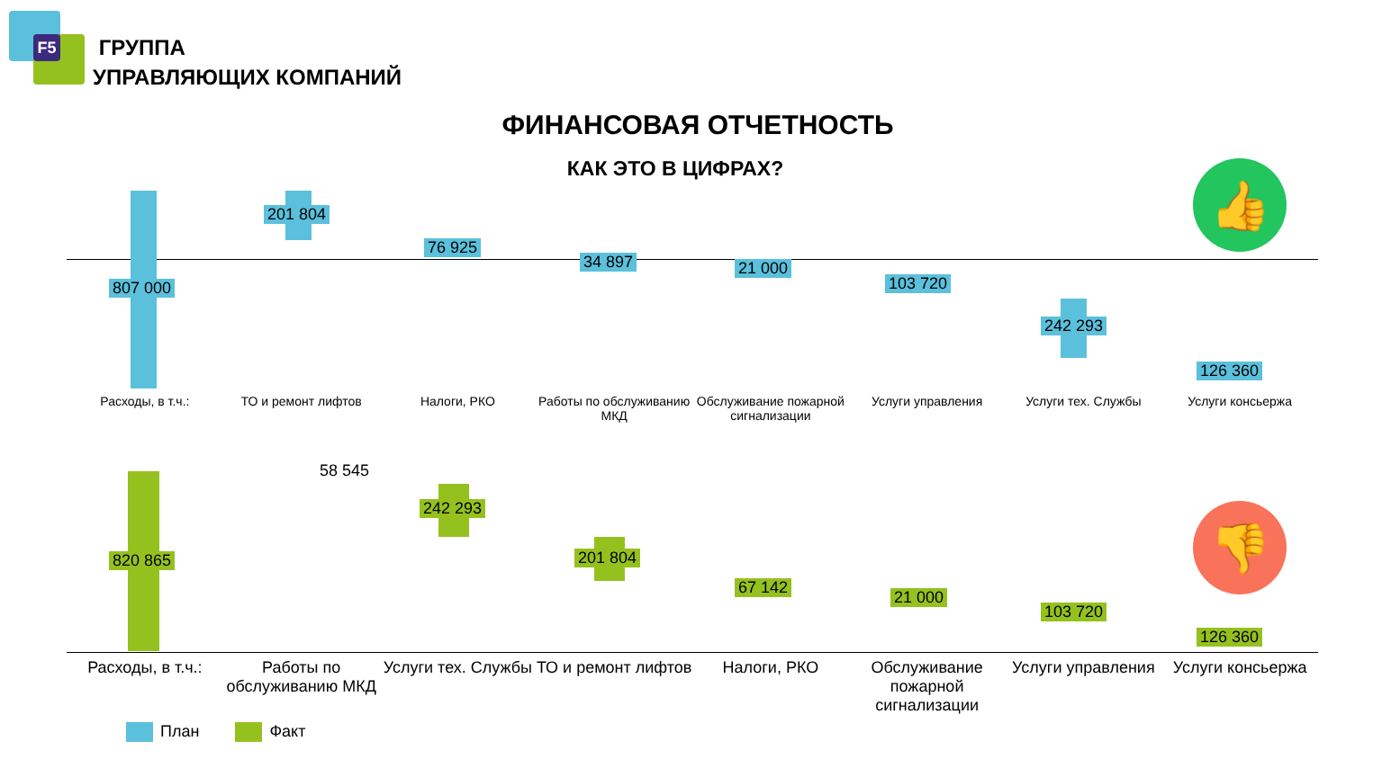F5
ГРУППА
УПРАВЛЯЮЩИХ КОМПАНИЙ
ФИНАНСОВАЯ ОТЧЕТНОСТЬ
КАК ЭТО В ЦИФРАХ? 👍
👎
807 000
201 804
76 925
34 897 21 000
103 720
242 293
126 360
820 865
58 545
242 293
201 804
67 142
21 000
103 720
126 360
Расходы, в т.ч.: ТО и ремонт лифтов Налоги, РКО Работы по обслуживанию МКД Обслуживание пожарной сигнализации
Услуги управления Услуги тех. Службы Услуги консьержа
Расходы, в т.ч.: Работы по обслуживанию МКД Услуги тех. Службы ТО и ремонт лифтов Налоги, РКО Обслуживание пожарной сигнализации
Услуги управления Услуги консьержа
План Факт